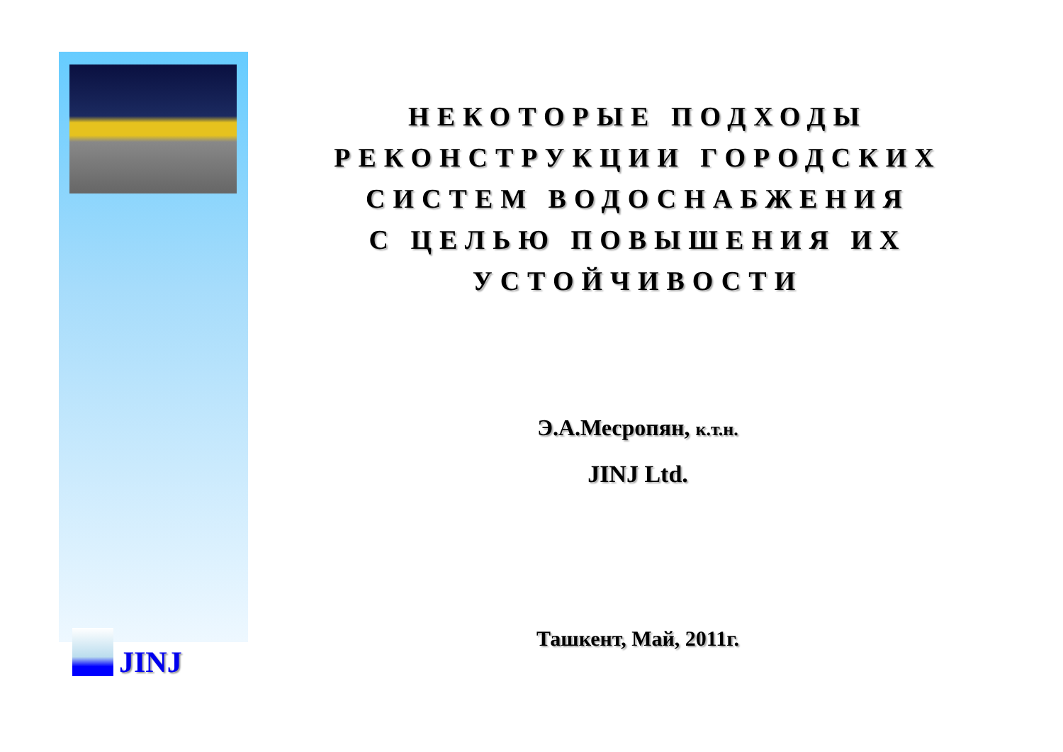JINJ
НЕКОТОРЫЕ ПОДХОДЫ
РЕКОНСТРУКЦИИ ГОРОДСКИХ
СИСТЕМ ВОДОСНАБЖЕНИЯ
С ЦЕЛЬЮ ПОВЫШЕНИЯ ИХ
УСТОЙЧИВОСТИ
Э.А.Месропян, к.т.н.
JINJ Ltd.
Ташкент, Май, 2011г.